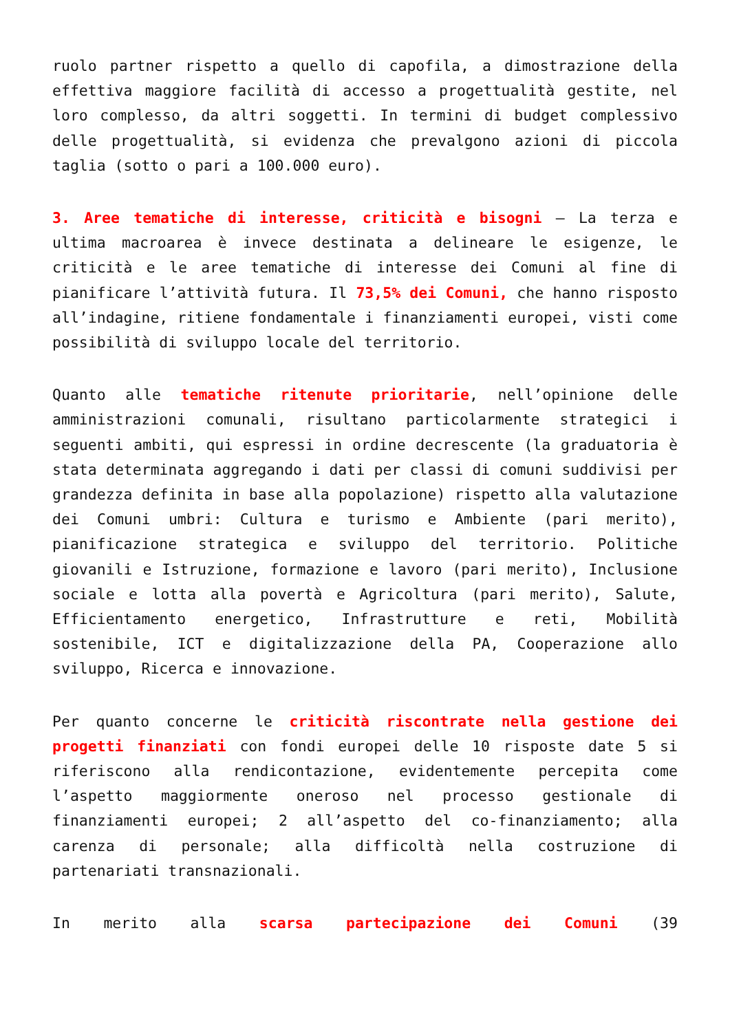ruolo partner rispetto a quello di capofila, a dimostrazione della effettiva maggiore facilità di accesso a progettualità gestite, nel loro complesso, da altri soggetti. In termini di budget complessivo delle progettualità, si evidenza che prevalgono azioni di piccola taglia (sotto o pari a 100.000 euro).
3. Aree tematiche di interesse, criticità e bisogni – La terza e ultima macroarea è invece destinata a delineare le esigenze, le criticità e le aree tematiche di interesse dei Comuni al fine di pianificare l’attività futura. Il 73,5% dei Comuni, che hanno risposto all’indagine, ritiene fondamentale i finanziamenti europei, visti come possibilità di sviluppo locale del territorio.
Quanto alle tematiche ritenute prioritarie, nell’opinione delle amministrazioni comunali, risultano particolarmente strategici i seguenti ambiti, qui espressi in ordine decrescente (la graduatoria è stata determinata aggregando i dati per classi di comuni suddivisi per grandezza definita in base alla popolazione) rispetto alla valutazione dei Comuni umbri: Cultura e turismo e Ambiente (pari merito), pianificazione strategica e sviluppo del territorio. Politiche giovanili e Istruzione, formazione e lavoro (pari merito), Inclusione sociale e lotta alla povertà e Agricoltura (pari merito), Salute, Efficientamento energetico, Infrastrutture e reti, Mobilità sostenibile, ICT e digitalizzazione della PA, Cooperazione allo sviluppo, Ricerca e innovazione.
Per quanto concerne le criticità riscontrate nella gestione dei progetti finanziati con fondi europei delle 10 risposte date 5 si riferiscono alla rendicontazione, evidentemente percepita come l’aspetto maggiormente oneroso nel processo gestionale di finanziamenti europei; 2 all’aspetto del co-finanziamento; alla carenza di personale; alla difficoltà nella costruzione di partenariati transnazionali.
In merito alla scarsa partecipazione dei Comuni (39